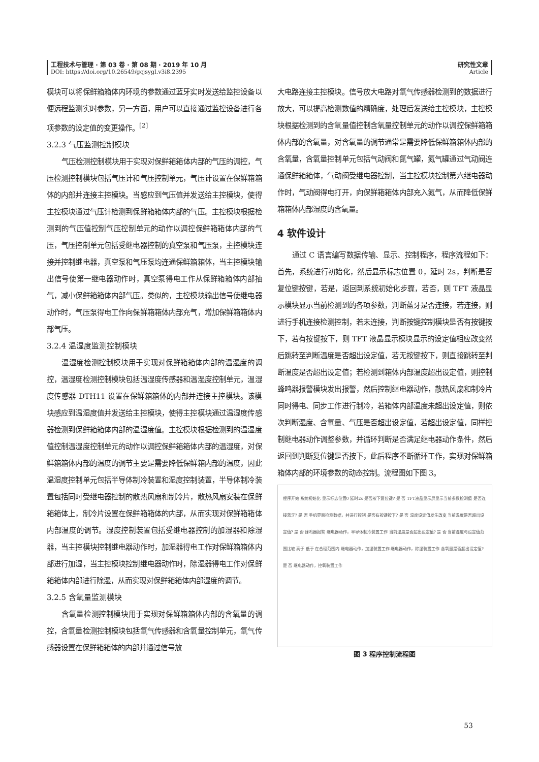工程技术与管理 · 第 03 卷 · 第 08 期 · 2019 年 10 月
DOI: https://doi.org/10.26549/gcjsygl.v3i8.2395
研究性文章
Article
模块可以将保鲜箱箱体内环境的参数通过蓝牙实时发送给监控设备以便远程监测实时参数，另一方面，用户可以直接通过监控设备进行各项参数的设定值的变更操作。<sup>[2]</sup>
3.2.3 气压监测控制模块
气压检测控制模块用于实现对保鲜箱箱体内部的气压的调控，气压检测控制模块包括气压计和气压控制单元，气压计设置在保鲜箱箱体的内部并连接主控模块。当感应到气压值并发送给主控模块，使得主控模块通过气压计检测到保鲜箱箱体内部的气压。主控模块根据检测到的气压值控制气压控制单元的动作以调控保鲜箱箱体内部的气压，气压控制单元包括受继电器控制的真空泵和气压泵，主控模块连接并控制继电器，真空泵和气压泵均连通保鲜箱箱体，当主控模块输出信号使第一继电器动作时，真空泵得电工作从保鲜箱箱体内部抽气，减小保鲜箱箱体内部气压。类似的，主控模块输出信号使继电器动作时，气压泵得电工作向保鲜箱箱体内部充气，增加保鲜箱箱体内部气压。
3.2.4 温湿度监测控制模块
温湿度检测控制模块用于实现对保鲜箱箱体内部的温湿度的调控，温湿度检测控制模块包括温湿度传感器和温湿度控制单元，温湿度传感器 DTH11 设置在保鲜箱箱体的内部并连接主控模块。该模块感应到温湿度值并发送给主控模块，使得主控模块通过温湿度传感器检测到保鲜箱箱体内部的温湿度值。主控模块根据检测到的温湿度值控制温湿度控制单元的动作以调控保鲜箱箱体内部的温湿度，对保鲜箱箱体内部的温度的调节主要是需要降低保鲜箱内部的温度，因此温湿度控制单元包括半导体制冷装置和湿度控制装置，半导体制冷装置包括同时受继电器控制的散热风扇和制冷片，散热风扇安装在保鲜箱箱体上，制冷片设置在保鲜箱箱体的内部，从而实现对保鲜箱箱体内部温度的调节。湿度控制装置包括受继电器控制的加湿器和除湿器，当主控模块控制继电器动作时，加湿器得电工作对保鲜箱箱体内部进行加湿，当主控模块控制继电器动作时，除湿器得电工作对保鲜箱箱体内部进行除湿，从而实现对保鲜箱箱体内部湿度的调节。
3.2.5 含氧量监测模块
含氧量检测控制模块用于实现对保鲜箱箱体内部的含氧量的调控，含氧量检测控制模块包括氧气传感器和含氧量控制单元，氧气传感器设置在保鲜箱箱体的内部并通过信号放
大电路连接主控模块。信号放大电路对氧气传感器检测到的数据进行放大，可以提高检测数值的精确度，处理后发送给主控模块，主控模块根据检测到的含氧量值控制含氧量控制单元的动作以调控保鲜箱箱体内部的含氧量，对含氧量的调节通常是需要降低保鲜箱箱体内部的含氧量，含氧量控制单元包括气动阀和氮气罐，氮气罐通过气动阀连通保鲜箱箱体，气动阀受继电器控制，当主控模块控制第六继电器动作时，气动阀得电打开，向保鲜箱箱体内部充入氮气，从而降低保鲜箱箱体内部湿度的含氧量。
4 软件设计
通过 C 语言编写数据传输、显示、控制程序，程序流程如下：首先，系统进行初始化，然后显示标志位置 0，延时 2s，判断是否复位键按键，若是，返回到系统初始化步骤，若否，则 TFT 液晶显示模块显示当前检测到的各项参数，判断蓝牙是否连接，若连接，则进行手机连接检测控制，若未连接，判断按键控制模块是否有按键按下，若有按键按下，则 TFT 液晶显示模块显示的设定值相应改变然后跳转至判断温度是否超出设定值，若无按键按下，则直接跳转至判断温度是否超出设定值；若检测到箱体内部温度超出设定值，则控制蜂鸣器报警模块发出报警，然后控制继电器动作，散热风扇和制冷片同时得电、同步工作进行制冷，若箱体内部温度未超出设定值，则依次判断湿度、含氧量、气压是否超出设定值，若超出设定值，同样控制继电器动作调整参数，并循环判断是否满足继电器动作条件，然后返回到判断复位键是否按下，此后程序不断循环工作，实现对保鲜箱箱体内部的环境参数的动态控制。流程图如下图 3。
程序开始 系统初始化 显示标志位置0 延时2s 是否按下复位键? 是 否 TFT液晶显示屏显示当前参数检测值 是否连接蓝牙? 是 否 手机界面检测数据，并进行控制 是否有按键按下? 是 否 温度设定值发生改变 当前温度是否超出设定值? 是 否 蜂鸣器报警 继电器动作，半导体制冷装置工作 当前湿度是否超出设定值? 是 否 当前湿度与设定值范围比较 高于 低于 在合理范围内 继电器动作，加湿装置工作 继电器动作，除湿装置工作 含氧量是否超出设定值? 是 否 继电器动作，控氧装置工作
图 3 程序控制流程图
53